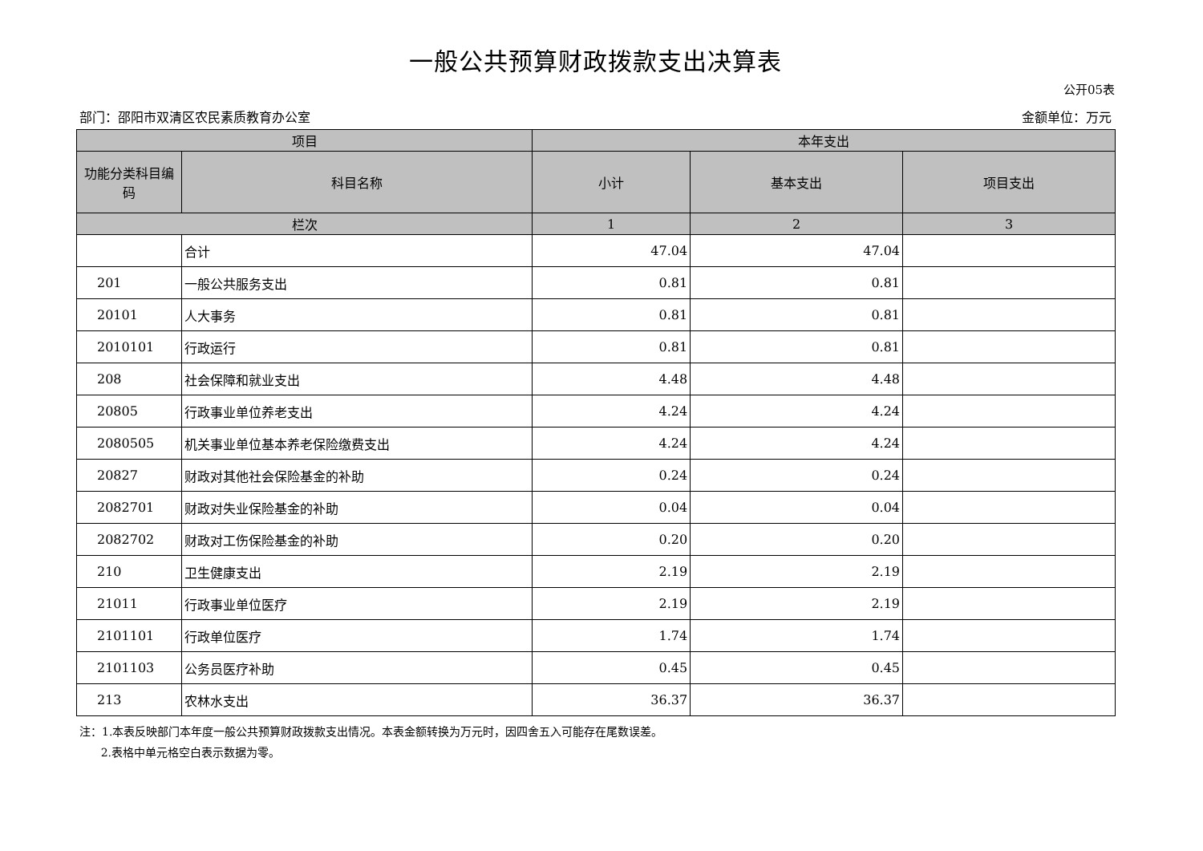一般公共预算财政拨款支出决算表
公开05表
部门：邵阳市双清区农民素质教育办公室 金额单位：万元
| 项目 | | 本年支出 | | |
| --- | --- | --- | --- | --- |
| 功能分类科目编码 | 科目名称 | 小计 | 基本支出 | 项目支出 |
| 栏次 | | 1 | 2 | 3 |
| | 合计 | 47.04 | 47.04 | |
| 201 | 一般公共服务支出 | 0.81 | 0.81 | |
| 20101 | 人大事务 | 0.81 | 0.81 | |
| 2010101 | 行政运行 | 0.81 | 0.81 | |
| 208 | 社会保障和就业支出 | 4.48 | 4.48 | |
| 20805 | 行政事业单位养老支出 | 4.24 | 4.24 | |
| 2080505 | 机关事业单位基本养老保险缴费支出 | 4.24 | 4.24 | |
| 20827 | 财政对其他社会保险基金的补助 | 0.24 | 0.24 | |
| 2082701 | 财政对失业保险基金的补助 | 0.04 | 0.04 | |
| 2082702 | 财政对工伤保险基金的补助 | 0.20 | 0.20 | |
| 210 | 卫生健康支出 | 2.19 | 2.19 | |
| 21011 | 行政事业单位医疗 | 2.19 | 2.19 | |
| 2101101 | 行政单位医疗 | 1.74 | 1.74 | |
| 2101103 | 公务员医疗补助 | 0.45 | 0.45 | |
| 213 | 农林水支出 | 36.37 | 36.37 | |
注：1.本表反映部门本年度一般公共预算财政拨款支出情况。本表金额转换为万元时，因四舍五入可能存在尾数误差。
2.表格中单元格空白表示数据为零。